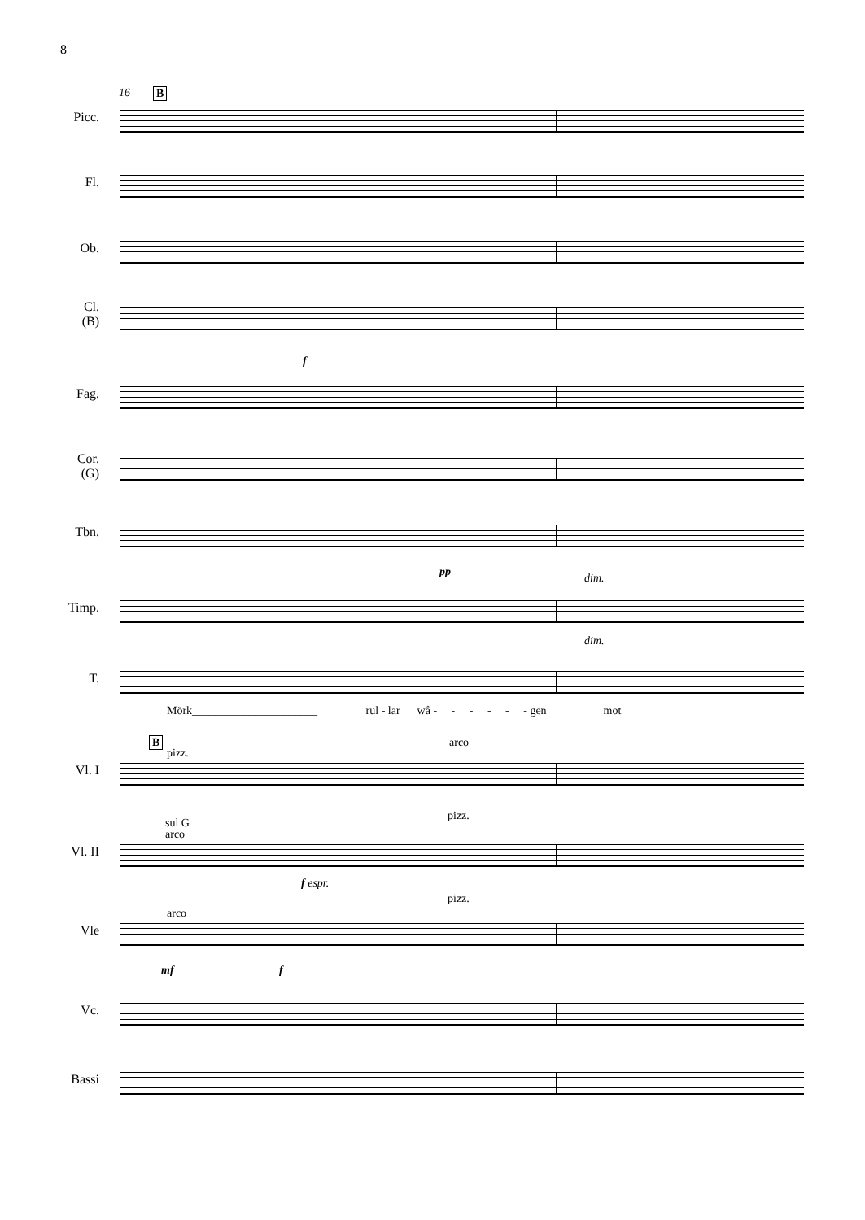8
16 B
Picc.
Fl.
Ob.
Cl.
(B)
f
Fag.
Cor.
(G)
Tbn.
pp dim.
Timp.
dim.
T.
Mörk______________________ rul - lar wå - - - - - - gen mot
B
pizz.
arco
Vl. I
pizz.
sul G
arco
Vl. II
f espr.
pizz.
arco
Vle
mf f
Vc.
Bassi